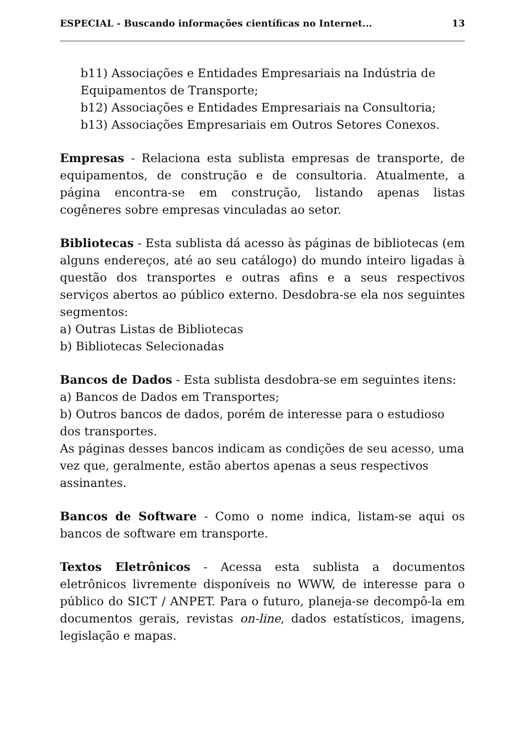ESPECIAL - Buscando informações científicas no Internet... 13
b11) Associações e Entidades Empresariais na Indústria de Equipamentos de Transporte;
b12) Associações e Entidades Empresariais na Consultoria;
b13) Associações Empresariais em Outros Setores Conexos.
Empresas - Relaciona esta sublista empresas de transporte, de equipamentos, de construção e de consultoria. Atualmente, a página encontra-se em construção, listando apenas listas cogêneres sobre empresas vinculadas ao setor.
Bibliotecas - Esta sublista dá acesso às páginas de bibliotecas (em alguns endereços, até ao seu catálogo) do mundo inteiro ligadas à questão dos transportes e outras afins e a seus respectivos serviços abertos ao público externo. Desdobra-se ela nos seguintes segmentos:
a) Outras Listas de Bibliotecas
b) Bibliotecas Selecionadas
Bancos de Dados - Esta sublista desdobra-se em seguintes itens:
a) Bancos de Dados em Transportes;
b) Outros bancos de dados, porém de interesse para o estudioso dos transportes.
As páginas desses bancos indicam as condições de seu acesso, uma vez que, geralmente, estão abertos apenas a seus respectivos assinantes.
Bancos de Software - Como o nome indica, listam-se aqui os bancos de software em transporte.
Textos Eletrônicos - Acessa esta sublista a documentos eletrônicos livremente disponíveis no WWW, de interesse para o público do SICT / ANPET. Para o futuro, planeja-se decompô-la em documentos gerais, revistas on-line, dados estatísticos, imagens, legislação e mapas.